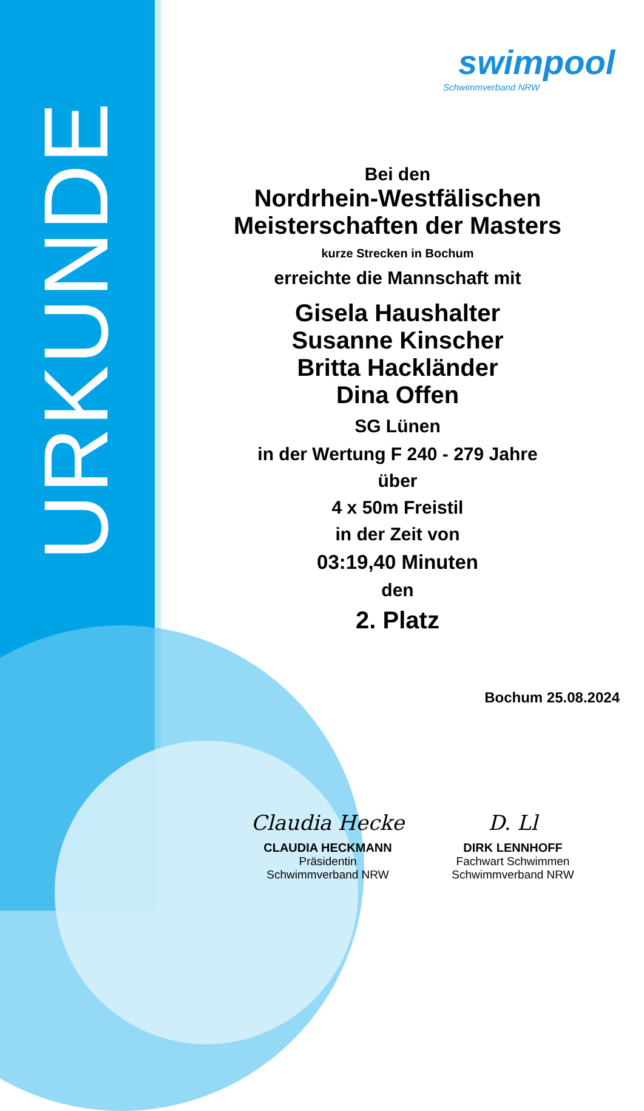URKUNDE
swimpool
Schwimmverband NRW
Bei den
Nordrhein-Westfälischen
Meisterschaften der Masters
kurze Strecken in Bochum
erreichte die Mannschaft mit
Gisela Haushalter
Susanne Kinscher
Britta Hackländer
Dina Offen
SG Lünen
in der Wertung F 240 - 279 Jahre
über
4 x 50m Freistil
in der Zeit von
03:19,40 Minuten
den
2. Platz
Bochum 25.08.2024
Claudia Hecke
CLAUDIA HECKMANN
Präsidentin
Schwimmverband NRW
D. Ll
DIRK LENNHOFF
Fachwart Schwimmen
Schwimmverband NRW